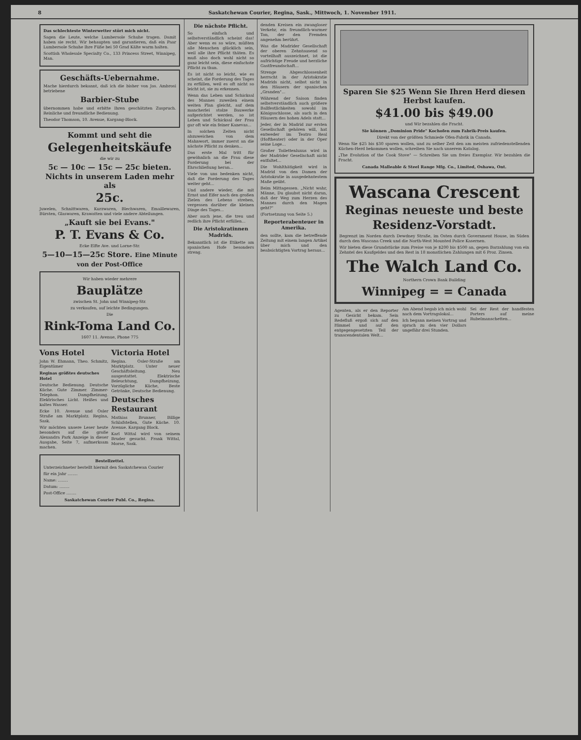8 Saskatchewan Courier, Regina, Sask., Mittwoch, 1. November 1911.
Das schlechteste Winterwetter stört mich nicht.
Sagen die Leute, welche Lumbersole Schuhe tragen. Damit haben sie recht. Wir behaupten und garantieren, daß ein Paar Lumbersole Schuhe Ihre Füße bei 50 Grad Kälte warm halten.
Scottish Wholesale Specialty Co., 133 Princess Street, Winnipeg, Man.
Geschäfts-Uebernahme.
Mache hierdurch bekannt, daß ich die bisher von Jos. Ambrosi betriebene
Barbier-Stube
übernommen habe und erbitte Ihren geschätzten Zuspruch. Reinliche und freundliche Bedienung.
Theodor Thomson, 10. Avenue, Kargang-Block.
Kommt und seht die
Gelegenheitskäufe
die wir zu
5c — 10c — 15c — 25c bieten.
Nichts in unserem Laden mehr als
25c.
Juwelen, Schnittwaren, Kurzwaren, Blechwaren, Emaillewaren, Bürsten, Glaswaren, Krawatten und viele andere Abteilungen.
„Kauft sie bei Evans."
P. T. Evans & Co.
Ecke Elfte Ave. und Lorne-Str.
5—10—15—25c Store. Eine Minute von der Post-Office
Wir haben wieder mehrere
Bauplätze
zwischen St. John und Winnipeg-Str.
zu verkaufen, auf leichte Bedingungen.
Die
Rink-Toma Land Co.
1607 11. Avenue, Phone 775
Vons Hotel
John W. Ehmann, Theo. Schmitz, Eigentümer
Reginas größtes deutsches Hotel
Deutsche Bedienung. Deutsche Küche. Gute Zimmer. Zimmer-Telephon. Dampfheizung. Elektrisches Licht. Heißes und kaltes Wasser.
Ecke 10. Avenue und Osler Straße am Marktplatz. Regina, Sask.
Wir möchten unsere Leser heute besonders auf die große Alexandra Park Anzeige in dieser Ausgabe, Seite 7, aufmerksam machen.
Victoria Hotel
Regina. Osler-Straße am Marktplatz. Unter neuer Geschäftsleitung. Neu ausgestattet. Elektrische Beleuchtung, Dampfheizung, Vorzügliche Küche, Beste Getränke, Deutsche Bedienung.
Deutsches Restaurant
Mathias Brunner, Billige Schlafstellen, Gute Küche. 10. Avenue. Kargang Block.
Karl Wittal wird von seinem Bruder gesucht. Frank Wittal, Morse, Sask.
Bestellzettel.
Unterzeichneter bestellt hiermit den Saskatchewan Courier
für ein Jahr ........
Name: ........
Datum: ........
Post-Office ........
Saskatchewan Courier Publ. Co., Regina.
Die nächste Pflicht.
So einfach und selbstverständlich scheint das! Aber wenn es so wäre, müßten alle Menschen glücklich sein, weil alle ihre Pflicht thäten. Es muß also doch wohl nicht so ganz leicht sein, diese einfachste Pflicht zu thun.
Es ist nicht so leicht, wie es scheint, die Forderung des Tages zu erfüllen, weil es oft nicht so leicht ist, sie zu erkennen.
Wenn das Leben und Schicksal des Mannes zuweilen einem weiten Plan gleicht, auf dem mancherlei stolze Bauwerke aufgerichtet werden, so ist Leben und Schicksal der Frau gar oft wie ein feiner Kanevas...
In solchen Zeiten nicht abzuweichen von dem Mahnwort, immer zuerst an die nächste Pflicht zu denken...
Das erste Mal tritt für gewöhnlich an die Frau diese Forderung bei der Ehrschließung heran...
Viele von uns bedenken nicht, daß die Forderung des Tages weiter geht...
Und andere wieder, die mit Ernst und Eifer nach den großen Zielen des Lebens streben, vergessen darüber die kleinen Dinge des Tages...
Aber auch jene, die treu und redlich ihre Pflicht erfüllen...
Die Aristokratinnen Madrids.
Bekanntlich ist die Etikette am spanischen Hofe besonders streng.
denden Kreisen ein zwangloser Verkehr, ein freundlich-warmer Ton, der den Fremden angenehm berührt.
Was die Madrider Gesellschaft der oberen Zehntausend so vorteilhaft auszeichnet, ist die aufrichtige Freude und herzliche Gastfreundschaft...
Strenge Abgeschlossenheit herrscht in der Aristokratie Madrids nicht, selbst nicht in den Häusern der spanischen „Granden"...
Während der Saison finden selbstverständlich auch größere Ballfestlichkeiten sowohl im Königsschlosse, als auch in den Häusern des hohen Adels statt...
Jeder, der in Madrid zur ersten Gesellschaft gehören will, hat entweder im Teatro Real (Hoftheater) oder in der Oper seine Loge...
Großer Toilettenluxus wird in der Madrider Gesellschaft nicht entfaltet...
Die Wohlthätigkeit wird in Madrid von den Damen der Aristokratie in ausgedehntestem Maße geübt.
Beim Mittagessen. „Nicht wahr, Männe, Du glaubst nicht daran, daß der Weg zum Herzen des Mannes durch den Magen geht?"
(Fortsetzung von Seite 5.)
Reporterabenteuer in Amerika.
den sollte, kam die betreffende Zeitung mit einem langen Artikel über mich und den beabsichtigten Vortrag heraus...
Sparen Sie $25 Wenn Sie Ihren Herd diesen Herbst kaufen.
$41.00 bis $49.00
und Wir bezahlen die Fracht.
Sie können „Dominion Pride" Kochofen zum Fabrik-Preis kaufen.
Direkt von der größten Schmiede Ofen-Fabrik in Canada.
Wenn Sie $25 bis $30 sparen wollen, und zu selber Zeit den am meisten zufriedenstellenden Küchen-Herd bekommen wollen, schreiben Sie nach unserem Katalog.
„The Evolution of the Cook Stove" — Schreiben Sie um freies Exemplar. Wir bezahlen die Fracht.
Canada Malleable & Steel Range Mfg. Co., Limited, Oshawa, Ont.
Wascana Crescent
Reginas neueste und beste Residenz-Vorstadt.
Begrenzt im Norden durch Dewdney Straße, im Osten durch Government House, im Süden durch den Wascana Creek und die North-West Mounted Police Kasernen.
Wir bieten diese Grundstücke zum Preise von je $200 bis $500 an, gegen Barzahlung von ein Zehntel des Kaufgeldes und den Rest in 18 monatlichen Zahlungen mit 6 Proz. Zinsen.
The Walch Land Co.
Northern Crown Bank Building
Winnipeg = = Canada
Agenten, als er den Reporter zu Gesicht bekam. Sein Redefluß ergoß sich auf den Himmel und auf den entgegengesetzten Teil der transcendentalen Welt...
Am Abend begab ich mich wohl nach dem Vortragslokal...
Ich begann meinen Vortrag und sprach zu den vier Dollars ungefähr drei Stunden.
Sei der Rest der handfesten Porters auf meine Rubelmanschetten...